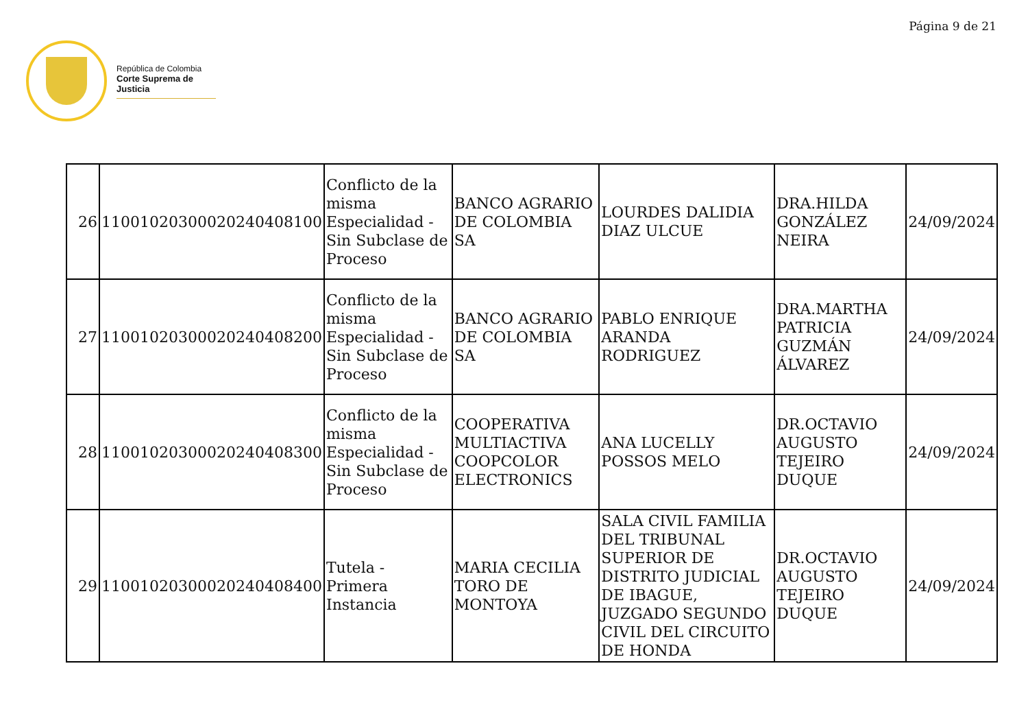Página 9 de 21
República de Colombia
Corte Suprema de Justicia
| 26 | 11001020300020240408100 | Conflicto de la misma Especialidad - Sin Subclase de Proceso | BANCO AGRARIO DE COLOMBIA SA | LOURDES DALIDIA DIAZ ULCUE | DRA.HILDA GONZÁLEZ NEIRA | 24/09/2024 |
| 27 | 11001020300020240408200 | Conflicto de la misma Especialidad - Sin Subclase de Proceso | BANCO AGRARIO DE COLOMBIA SA | PABLO ENRIQUE ARANDA RODRIGUEZ | DRA.MARTHA PATRICIA GUZMÁN ÁLVAREZ | 24/09/2024 |
| 28 | 11001020300020240408300 | Conflicto de la misma Especialidad - Sin Subclase de Proceso | COOPERATIVA MULTIACTIVA COOPCOLOR ELECTRONICS | ANA LUCELLY POSSOS MELO | DR.OCTAVIO AUGUSTO TEJEIRO DUQUE | 24/09/2024 |
| 29 | 11001020300020240408400 | Tutela - Primera Instancia | MARIA CECILIA TORO DE MONTOYA | SALA CIVIL FAMILIA DEL TRIBUNAL SUPERIOR DE DISTRITO JUDICIAL DE IBAGUE, JUZGADO SEGUNDO CIVIL DEL CIRCUITO DE HONDA | DR.OCTAVIO AUGUSTO TEJEIRO DUQUE | 24/09/2024 |